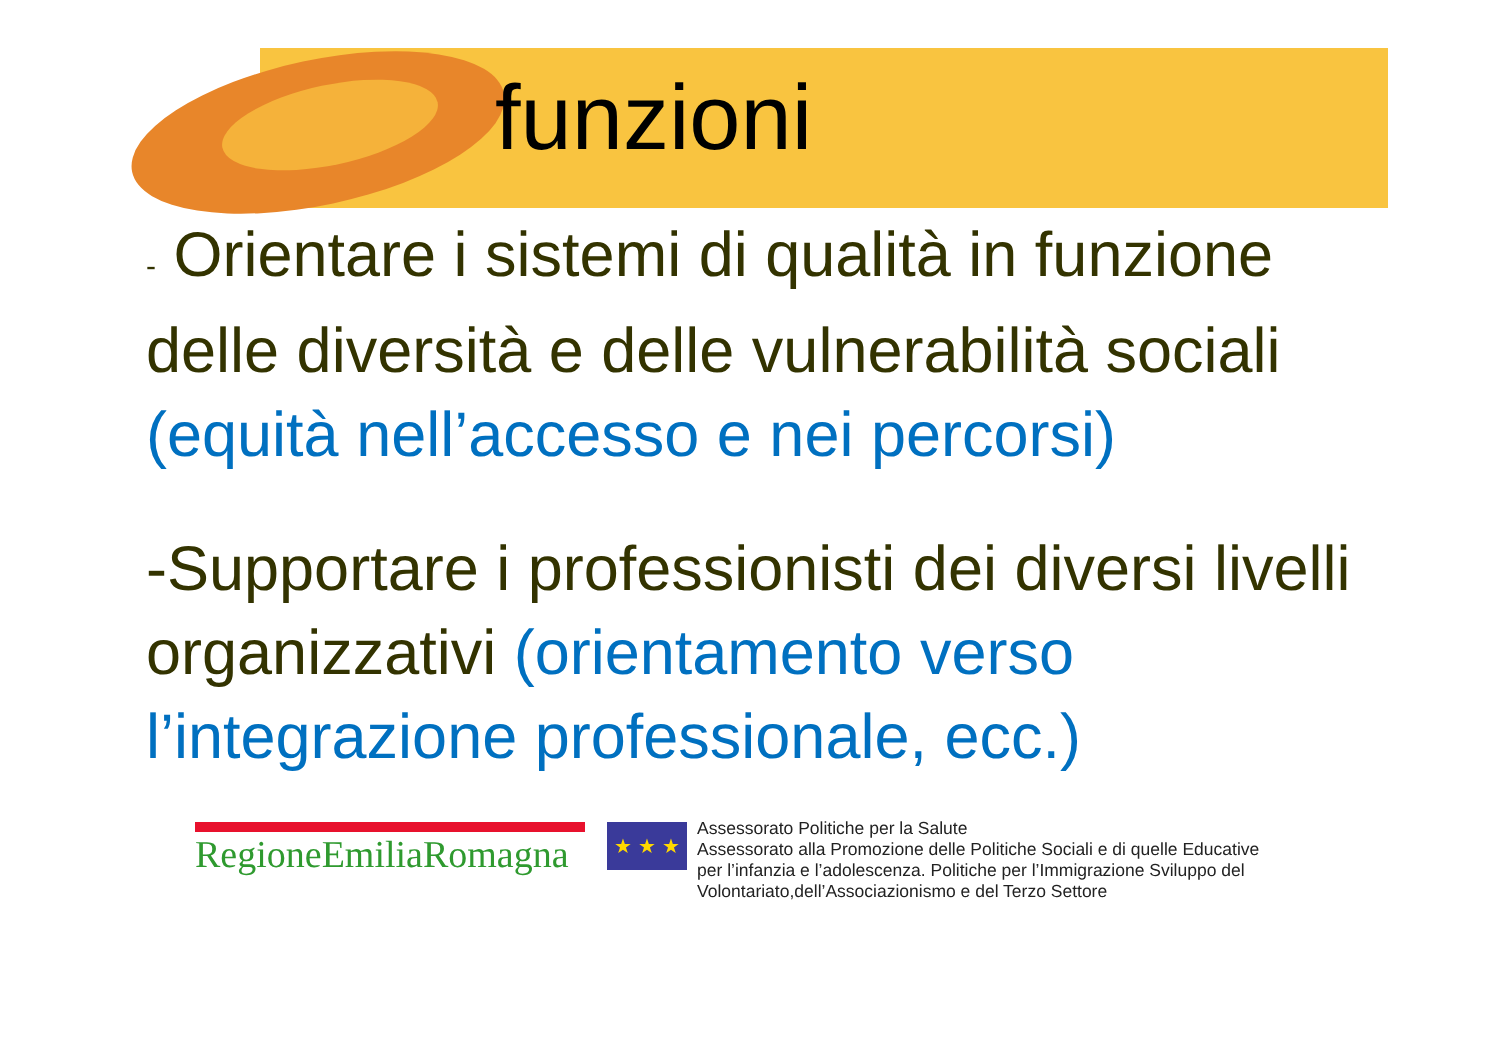funzioni
- Orientare i sistemi di qualità in funzione delle diversità e delle vulnerabilità sociali (equità nell’accesso e nei percorsi)
-Supportare i professionisti dei diversi livelli organizzativi (orientamento verso l’integrazione professionale, ecc.)
RegioneEmiliaRomagna
★ ★ ★
Assessorato Politiche per la Salute
Assessorato alla Promozione delle Politiche Sociali e di quelle Educative
per l’infanzia e l’adolescenza. Politiche per l’Immigrazione Sviluppo del
Volontariato,dell’Associazionismo e del Terzo Settore